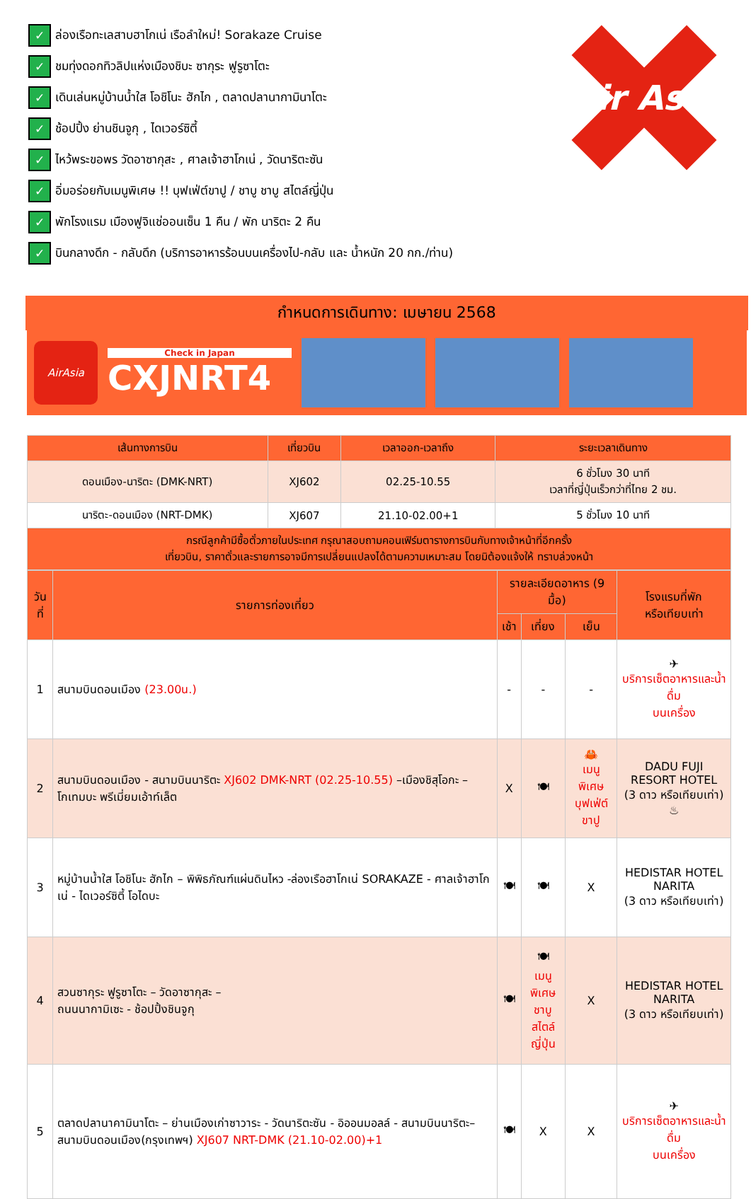✓ ล่องเรือทะเลสาบฮาโกเน่ เรือลำใหม่! Sorakaze Cruise
✓ ชมทุ่งดอกทิวลิปแห่งเมืองชิบะ ซากุระ ฟูรูซาโตะ
✓ เดินเล่นหมู่บ้านน้ำใส โอชิโนะ ฮักไก , ตลาดปลานากามินาโตะ
✓ ช้อปปิ้ง ย่านชินจูกุ , ไดเวอร์ซิตี้
✓ ไหว้พระขอพร วัดอาซากุสะ , ศาลเจ้าฮาโกเน่ , วัดนาริตะซัน
✓ อิ่มอร่อยกับเมนูพิเศษ !! บุฟเฟ่ต์ขาปู / ชาบู ชาบู สไตล์ญี่ปุ่น
✓ พักโรงแรม เมืองฟูจิแช่ออนเซ็น 1 คืน / พัก นาริตะ 2 คืน
✓ บินกลางดึก - กลับดึก (บริการอาหารร้อนบนเครื่องไป-กลับ และ น้ำหนัก 20 กก./ท่าน)
Air Asia
กำหนดการเดินทาง: เมษายน 2568
AirAsia
Check in Japan
CXJNRT4
| เส้นทางการบิน | เที่ยวบิน | เวลาออก-เวลาถึง | ระยะเวลาเดินทาง |
| --- | --- | --- | --- |
| ดอนเมือง-นาริตะ (DMK-NRT) | XJ602 | 02.25-10.55 | 6 ชั่วโมง 30 นาที เวลาที่ญี่ปุ่นเร็วกว่าที่ไทย 2 ชม. |
| นาริตะ-ดอนเมือง (NRT-DMK) | XJ607 | 21.10-02.00+1 | 5 ชั่วโมง 10 นาที |
| กรณีลูกค้ามีซื้อตั๋วภายในประเทศ กรุณาสอบถามคอนเฟิร์มตารางการบินกับทางเจ้าหน้าที่อีกครั้ง เที่ยวบิน, ราคาตั๋วและรายการอาจมีการเปลี่ยนแปลงได้ตามความเหมาะสม โดยมิต้องแจ้งให้ ทราบล่วงหน้า | | | |
| วันที่ | รายการท่องเที่ยว | รายละเอียดอาหาร (9 มื้อ) | | | โรงแรมที่พัก หรือเทียบเท่า |
| --- | --- | --- | --- | --- | --- |
| | | เช้า | เที่ยง | เย็น | |
| 1 | สนามบินดอนเมือง (23.00น.) | - | - | - | ✈ บริการเซ็ตอาหารและน้ำดื่ม บนเครื่อง |
| 2 | สนามบินดอนเมือง - สนามบินนาริตะ XJ602 DMK-NRT (02.25-10.55) –เมืองชิสุโอกะ – โกเทมบะ พรีเมี่ยมเอ้าท์เล็ต | X | 🍽 | 🦀 เมนูพิเศษ บุฟเฟ่ต์ขาปู | DADU FUJI RESORT HOTEL (3 ดาว หรือเทียบเท่า) ♨ |
| 3 | หมู่บ้านน้ำใส โอชิโนะ ฮักไก – พิพิธภัณฑ์แผ่นดินไหว -ล่องเรือฮาโกเน่ SORAKAZE - ศาลเจ้าฮาโกเน่ - ไดเวอร์ซิตี้ โอไดบะ | 🍽 | 🍽 | X | HEDISTAR HOTEL NARITA (3 ดาว หรือเทียบเท่า) |
| 4 | สวนซากุระ ฟูรูซาโตะ – วัดอาซากุสะ – ถนนนากามิเซะ - ช้อปปิ้งชินจูกุ | 🍽 | 🍽 เมนูพิเศษ ชาบูสไตล์ ญี่ปุ่น | X | HEDISTAR HOTEL NARITA (3 ดาว หรือเทียบเท่า) |
| 5 | ตลาดปลานาคามินาโตะ – ย่านเมืองเก่าซาวาระ - วัดนาริตะซัน - อิออนมอลล์ - สนามบินนาริตะ– สนามบินดอนเมือง(กรุงเทพฯ) XJ607 NRT-DMK (21.10-02.00)+1 | 🍽 | X | X | ✈ บริการเซ็ตอาหารและน้ำดื่ม บนเครื่อง |